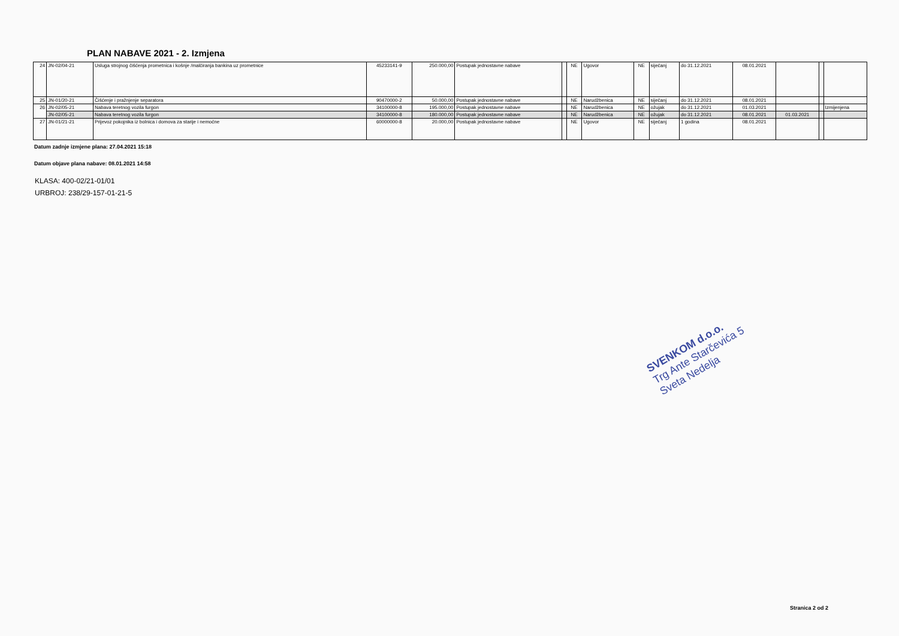PLAN NABAVE 2021 - 2. Izmjena
| 24 | JN-02/04-21 | Usluga strojnog čišćenja prometnica i košnje /malčiranja bankina uz prometnice | 45233141-9 | 250.000,00 | Postupak jednostavne nabave | | NE | Ugovor | NE | siječanj | do 31.12.2021 | 08.01.2021 | | | |
| 25 | JN-01/20-21 | Čišćenje i pražnjenje separatora | 90470000-2 | 50.000,00 | Postupak jednostavne nabave | | NE | Narudžbenica | NE | siječanj | do 31.12.2021 | 08.01.2021 | | | |
| 26 | JN-02/05-21 | Nabava teretnog vozila furgon | 34100000-8 | 195.000,00 | Postupak jednostavne nabave | | NE | Narudžbenica | NE | ožujak | do 31.12.2021 | 01.03.2021 | | | Izmijenjena |
| | JN-02/05-21 | Nabava teretnog vozila furgon | 34100000-8 | 180.000,00 | Postupak jednostavne nabave | | NE | Narudžbenica | NE | ožujak | do 31.12.2021 | 08.01.2021 | 01.03.2021 | | |
| 27 | JN-01/21-21 | Prijevoz pokojnika iz bolnica i domova za starije i nemoćne | 60000000-8 | 20.000,00 | Postupak jednostavne nabave | | NE | Ugovor | NE | siječanj | 1 godina | 08.01.2021 | | | |
Datum zadnje izmjene plana: 27.04.2021 15:18
Datum objave plana nabave: 08.01.2021 14:58
KLASA: 400-02/21-01/01
URBROJ: 238/29-157-01-21-5
SVENKOM d.o.o.
Trg Ante Starčevića 5
Sveta Nedelja
Stranica 2 od 2